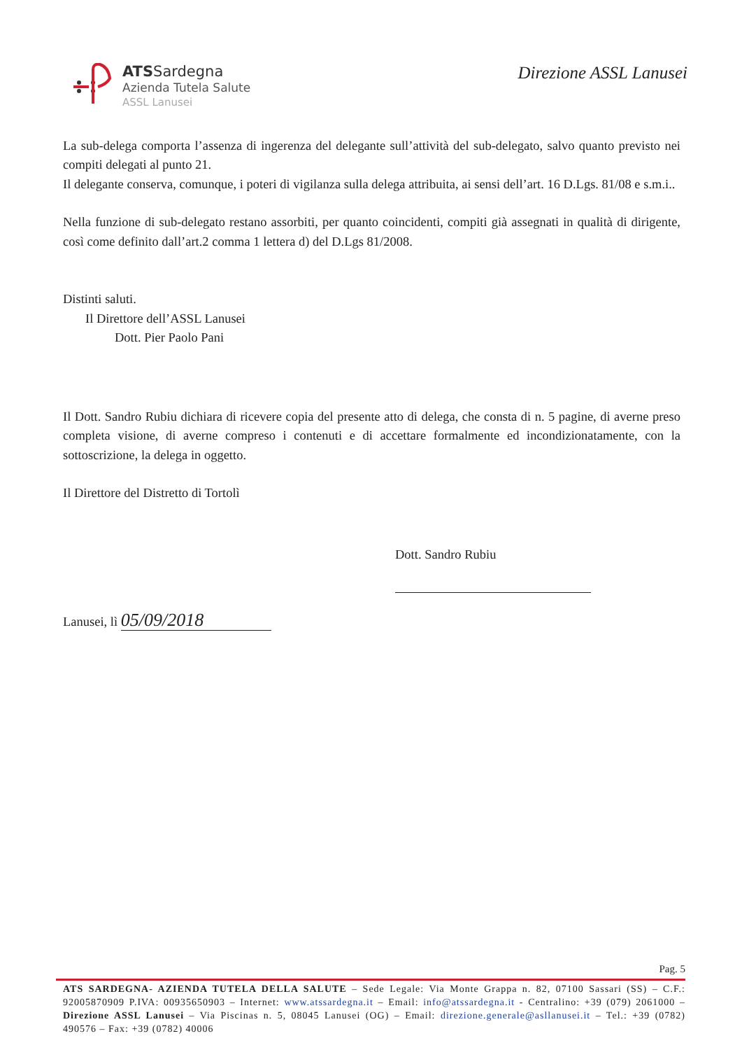ATS Sardegna
Azienda Tutela Salute
ASSL Lanusei
Direzione ASSL Lanusei
La sub-delega comporta l’assenza di ingerenza del delegante sull’attività del sub-delegato, salvo quanto previsto nei compiti delegati al punto 21.
Il delegante conserva, comunque, i poteri di vigilanza sulla delega attribuita, ai sensi dell’art. 16 D.Lgs. 81/08 e s.m.i..
Nella funzione di sub-delegato restano assorbiti, per quanto coincidenti, compiti già assegnati in qualità di dirigente, così come definito dall’art.2 comma 1 lettera d) del D.Lgs 81/2008.
Distinti saluti.
Il Direttore dell’ASSL Lanusei
Dott. Pier Paolo Pani
Il Dott. Sandro Rubiu dichiara di ricevere copia del presente atto di delega, che consta di n. 5 pagine, di averne preso completa visione, di averne compreso i contenuti e di accettare formalmente ed incondizionatamente, con la sottoscrizione, la delega in oggetto.
Il Direttore del Distretto di Tortolì
Dott. Sandro Rubiu
Lanusei, lì 05/09/2018
Pag. 5
ATS SARDEGNA- AZIENDA TUTELA DELLA SALUTE – Sede Legale: Via Monte Grappa n. 82, 07100 Sassari (SS) – C.F.: 92005870909 P.IVA: 00935650903 – Internet: www.atssardegna.it – Email: info@atssardegna.it - Centralino: +39 (079) 2061000 – Direzione ASSL Lanusei – Via Piscinas n. 5, 08045 Lanusei (OG) – Email: direzione.generale@asllanusei.it – Tel.: +39 (0782) 490576 – Fax: +39 (0782) 40006